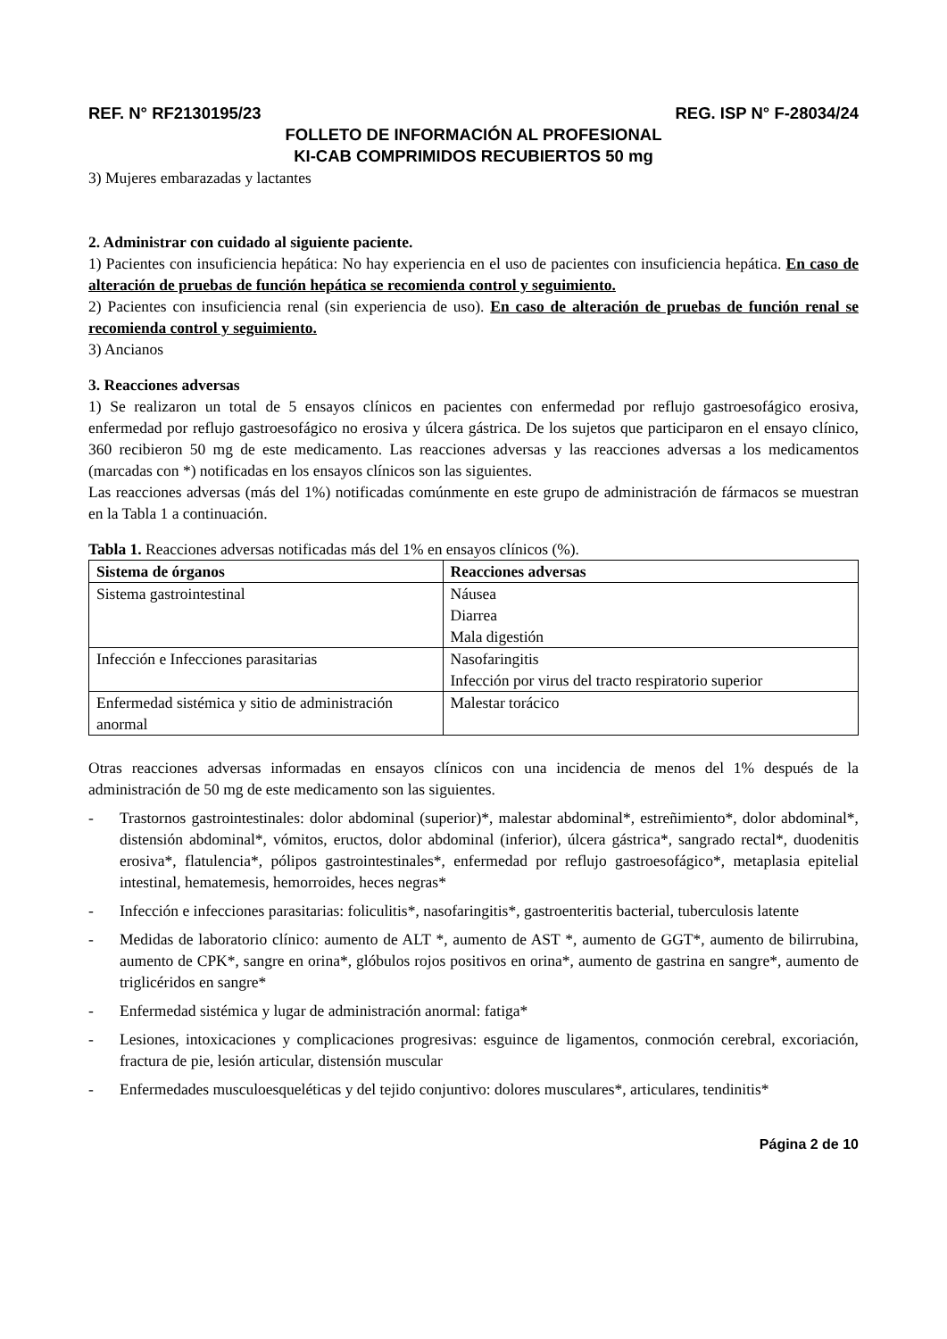REF. N° RF2130195/23 REG. ISP N° F-28034/24
FOLLETO DE INFORMACIÓN AL PROFESIONAL
KI-CAB COMPRIMIDOS RECUBIERTOS 50 mg
3) Mujeres embarazadas y lactantes
2. Administrar con cuidado al siguiente paciente.
1) Pacientes con insuficiencia hepática: No hay experiencia en el uso de pacientes con insuficiencia hepática. En caso de alteración de pruebas de función hepática se recomienda control y seguimiento.
2) Pacientes con insuficiencia renal (sin experiencia de uso). En caso de alteración de pruebas de función renal se recomienda control y seguimiento.
3) Ancianos
3. Reacciones adversas
1) Se realizaron un total de 5 ensayos clínicos en pacientes con enfermedad por reflujo gastroesofágico erosiva, enfermedad por reflujo gastroesofágico no erosiva y úlcera gástrica. De los sujetos que participaron en el ensayo clínico, 360 recibieron 50 mg de este medicamento. Las reacciones adversas y las reacciones adversas a los medicamentos (marcadas con *) notificadas en los ensayos clínicos son las siguientes.
Las reacciones adversas (más del 1%) notificadas comúnmente en este grupo de administración de fármacos se muestran en la Tabla 1 a continuación.
Tabla 1. Reacciones adversas notificadas más del 1% en ensayos clínicos (%).
| Sistema de órganos | Reacciones adversas |
| --- | --- |
| Sistema gastrointestinal | Náusea Diarrea Mala digestión |
| Infección e Infecciones parasitarias | Nasofaringitis Infección por virus del tracto respiratorio superior |
| Enfermedad sistémica y sitio de administración anormal | Malestar torácico |
Otras reacciones adversas informadas en ensayos clínicos con una incidencia de menos del 1% después de la administración de 50 mg de este medicamento son las siguientes.
- Trastornos gastrointestinales: dolor abdominal (superior)*, malestar abdominal*, estreñimiento*, dolor abdominal*, distensión abdominal*, vómitos, eructos, dolor abdominal (inferior), úlcera gástrica*, sangrado rectal*, duodenitis erosiva*, flatulencia*, pólipos gastrointestinales*, enfermedad por reflujo gastroesofágico*, metaplasia epitelial intestinal, hematemesis, hemorroides, heces negras*
- Infección e infecciones parasitarias: foliculitis*, nasofaringitis*, gastroenteritis bacterial, tuberculosis latente
- Medidas de laboratorio clínico: aumento de ALT *, aumento de AST *, aumento de GGT*, aumento de bilirrubina, aumento de CPK*, sangre en orina*, glóbulos rojos positivos en orina*, aumento de gastrina en sangre*, aumento de triglicéridos en sangre*
- Enfermedad sistémica y lugar de administración anormal: fatiga*
- Lesiones, intoxicaciones y complicaciones progresivas: esguince de ligamentos, conmoción cerebral, excoriación, fractura de pie, lesión articular, distensión muscular
- Enfermedades musculoesqueléticas y del tejido conjuntivo: dolores musculares*, articulares, tendinitis*
Página 2 de 10